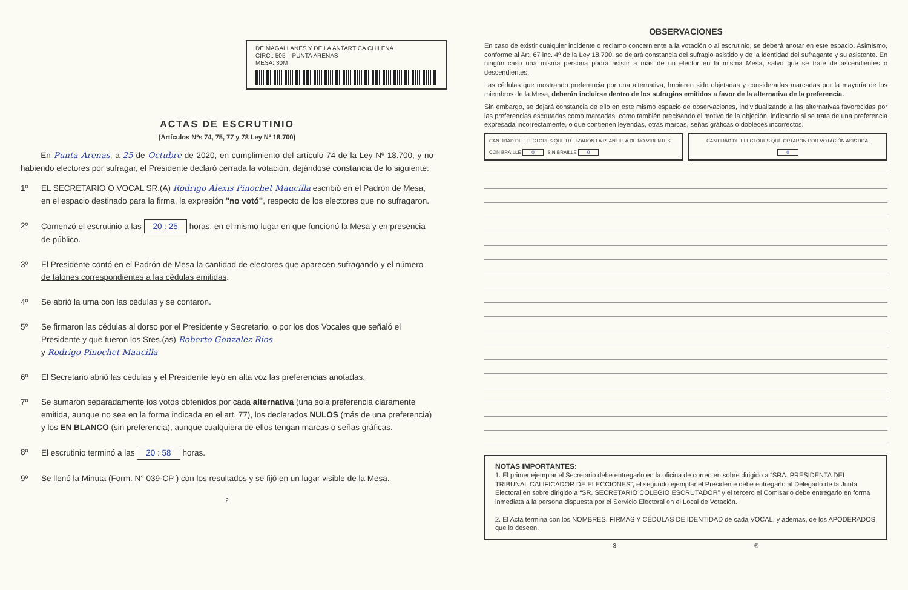DE MAGALLANES Y DE LA ANTARTICA CHILENA
CIRC.: 505 – PUNTA ARENAS
MESA: 30M
ACTAS DE ESCRUTINIO
(Artículos Nºs 74, 75, 77 y 78 Ley Nº 18.700)
En Punta Arenas, a 25 de Octubre de 2020, en cumplimiento del artículo 74 de la Ley Nº 18.700, y no habiendo electores por sufragar, el Presidente declaró cerrada la votación, dejándose constancia de lo siguiente:
1º EL SECRETARIO O VOCAL SR.(A) Rodrigo Alexis Pinochet Maucilla escribió en el Padrón de Mesa, en el espacio destinado para la firma, la expresión "no votó", respecto de los electores que no sufragaron.
2º Comenzó el escrutinio a las 20 : 25 horas, en el mismo lugar en que funcionó la Mesa y en presencia de público.
3º El Presidente contó en el Padrón de Mesa la cantidad de electores que aparecen sufragando y el número de talones correspondientes a las cédulas emitidas.
4º Se abrió la urna con las cédulas y se contaron.
5º Se firmaron las cédulas al dorso por el Presidente y Secretario, o por los dos Vocales que señaló el Presidente y que fueron los Sres.(as) Roberto Gonzalez Rios
y Rodrigo Pinochet Maucilla
6º El Secretario abrió las cédulas y el Presidente leyó en alta voz las preferencias anotadas.
7º Se sumaron separadamente los votos obtenidos por cada alternativa (una sola preferencia claramente emitida, aunque no sea en la forma indicada en el art. 77), los declarados NULOS (más de una preferencia) y los EN BLANCO (sin preferencia), aunque cualquiera de ellos tengan marcas o señas gráficas.
8º El escrutinio terminó a las 20 : 58 horas.
9º Se llenó la Minuta (Form. N° 039-CP ) con los resultados y se fijó en un lugar visible de la Mesa.
2
OBSERVACIONES
En caso de existir cualquier incidente o reclamo concerniente a la votación o al escrutinio, se deberá anotar en este espacio. Asimismo, conforme al Art. 67 inc. 4º de la Ley 18.700, se dejará constancia del sufragio asistido y de la identidad del sufragante y su asistente. En ningún caso una misma persona podrá asistir a más de un elector en la misma Mesa, salvo que se trate de ascendientes o descendientes.
Las cédulas que mostrando preferencia por una alternativa, hubieren sido objetadas y consideradas marcadas por la mayoría de los miembros de la Mesa, deberán incluirse dentro de los sufragios emitidos a favor de la alternativa de la preferencia.
Sin embargo, se dejará constancia de ello en este mismo espacio de observaciones, individualizando a las alternativas favorecidas por las preferencias escrutadas como marcadas, como también precisando el motivo de la objeción, indicando si se trata de una preferencia expresada incorrectamente, o que contienen leyendas, otras marcas, señas gráficas o dobleces incorrectos.
CANTIDAD DE ELECTORES QUE UTILIZARON LA PLANTILLA DE NO VIDENTES
CON BRAILLE 0 SIN BRAILLE 0
CANTIDAD DE ELECTORES QUE OPTARON POR VOTACIÓN ASISTIDA.
0
NOTAS IMPORTANTES:
1. El primer ejemplar el Secretario debe entregarlo en la oficina de correo en sobre dirigido a “SRA. PRESIDENTA DEL TRIBUNAL CALIFICADOR DE ELECCIONES”, el segundo ejemplar el Presidente debe entregarlo al Delegado de la Junta Electoral en sobre dirigido a “SR. SECRETARIO COLEGIO ESCRUTADOR” y el tercero el Comisario debe entregarlo en forma inmediata a la persona dispuesta por el Servicio Electoral en el Local de Votación.
2. El Acta termina con los NOMBRES, FIRMAS Y CÉDULAS DE IDENTIDAD de cada VOCAL, y además, de los APODERADOS que lo deseen.
3 ®